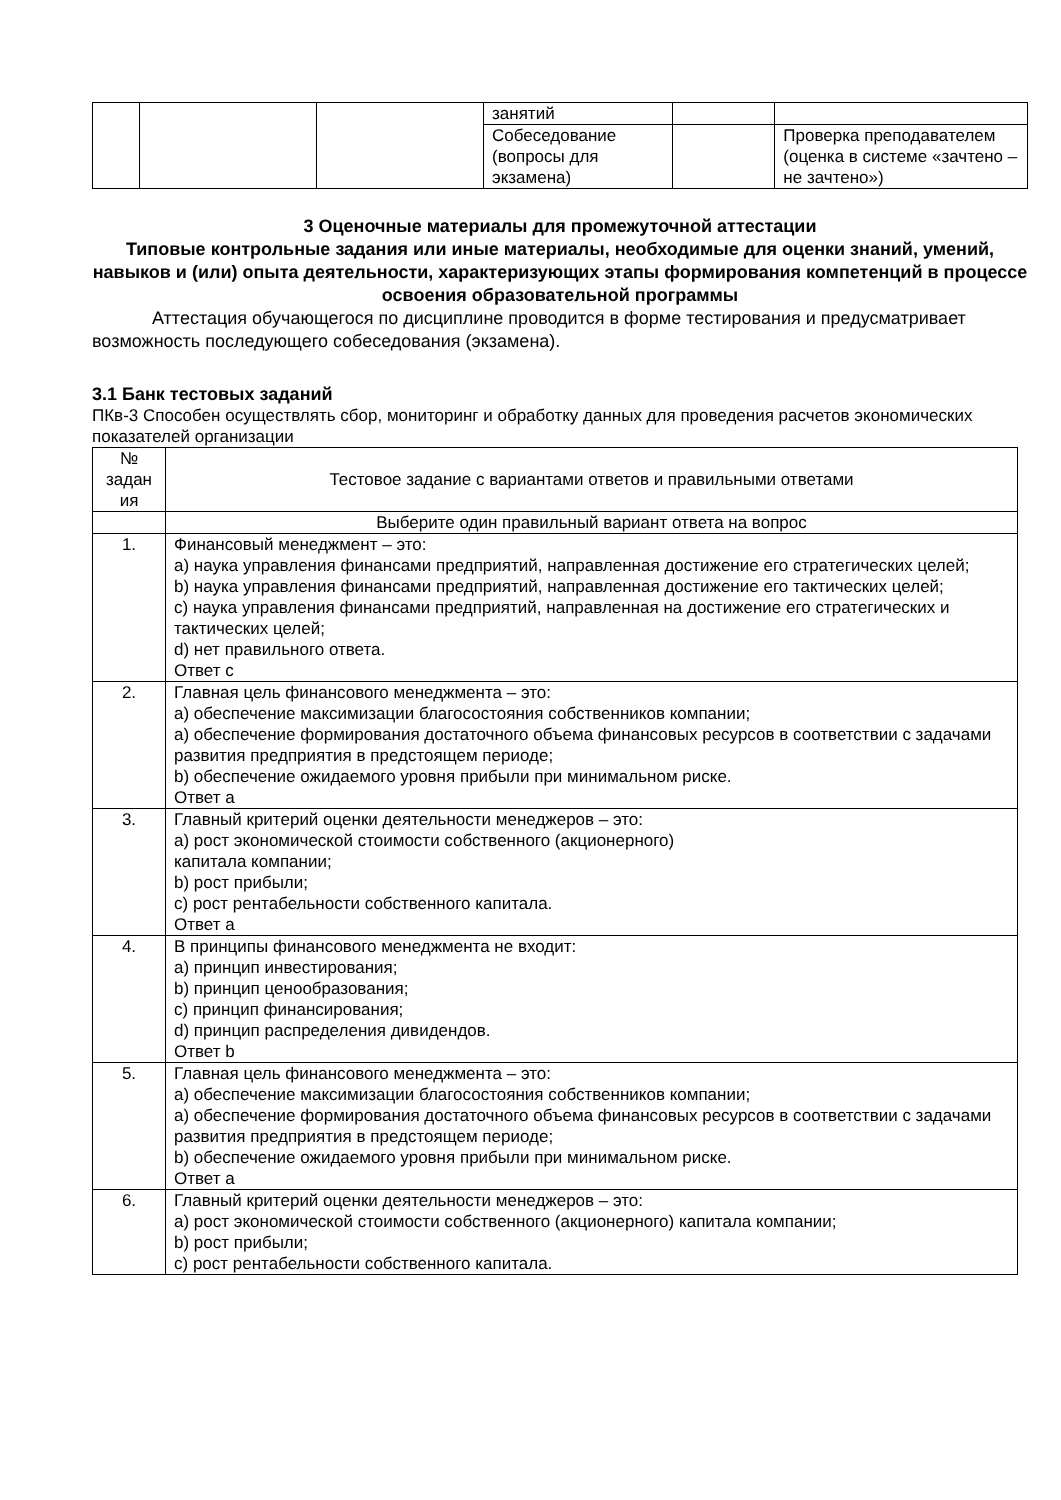| | | | занятий | | ​ |
| | | | Собеседование (вопросы для экзамена) | | Проверка преподавателем (оценка в системе «зачтено – не зачтено») |
3 Оценочные материалы для промежуточной аттестации
Типовые контрольные задания или иные материалы, необходимые для оценки знаний, умений, навыков и (или) опыта деятельности, характеризующих этапы формирования компетенций в процессе освоения образовательной программы
Аттестация обучающегося по дисциплине проводится в форме тестирования и предусматривает возможность последующего собеседования (экзамена).
3.1 Банк тестовых заданий
ПКв-3 Способен осуществлять сбор, мониторинг и обработку данных для проведения расчетов экономических показателей организации
| № задан ия | Тестовое задание с вариантами ответов и правильными ответами |
| --- | --- |
| | Выберите один правильный вариант ответа на вопрос |
| 1. | Финансовый менеджмент – это: a) наука управления финансами предприятий, направленная достижение его стратегических целей; b) наука управления финансами предприятий, направленная достижение его тактических целей; c) наука управления финансами предприятий, направленная на достижение его стратегических и тактических целей; d) нет правильного ответа. Ответ с |
| 2. | Главная цель финансового менеджмента – это: а) обеспечение максимизации благосостояния собственников компании; а) обеспечение формирования достаточного объема финансовых ресурсов в соответствии с задачами развития предприятия в предстоящем периоде; b) обеспечение ожидаемого уровня прибыли при минимальном риске. Ответ а |
| 3. | Главный критерий оценки деятельности менеджеров – это: а) рост экономической стоимости собственного (акционерного) капитала компании; b) рост прибыли; c) рост рентабельности собственного капитала. Ответ а |
| 4. | В принципы финансового менеджмента не входит: a) принцип инвестирования; b) принцип ценообразования; c) принцип финансирования; d) принцип распределения дивидендов. Ответ b |
| 5. | Главная цель финансового менеджмента – это: а) обеспечение максимизации благосостояния собственников компании; а) обеспечение формирования достаточного объема финансовых ресурсов в соответствии с задачами развития предприятия в предстоящем периоде; b) обеспечение ожидаемого уровня прибыли при минимальном риске. Ответ а |
| 6. | Главный критерий оценки деятельности менеджеров – это: а) рост экономической стоимости собственного (акционерного) капитала компании; b) рост прибыли; c) рост рентабельности собственного капитала. |